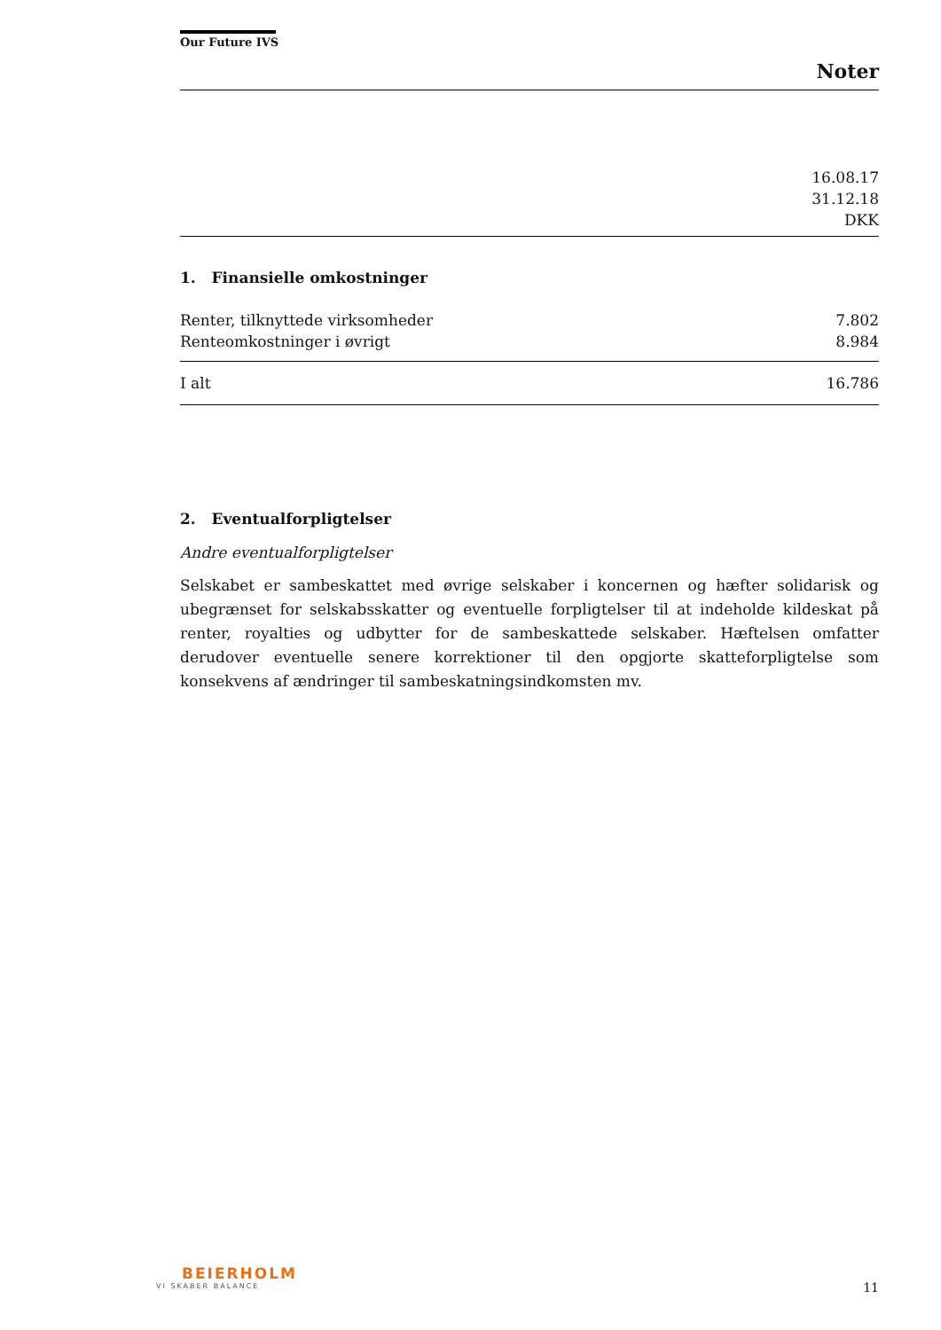Our Future IVS
Noter
16.08.17
31.12.18
DKK
1. Finansielle omkostninger
| Renter, tilknyttede virksomheder | 7.802 |
| Renteomkostninger i øvrigt | 8.984 |
| I alt | 16.786 |
2. Eventualforpligtelser
Andre eventualforpligtelser
Selskabet er sambeskattet med øvrige selskaber i koncernen og hæfter solidarisk og ubegrænset for selskabsskatter og eventuelle forpligtelser til at indeholde kildeskat på renter, royalties og udbytter for de sambeskattede selskaber. Hæftelsen omfatter derudover eventuelle senere korrektioner til den opgjorte skatteforpligtelse som konsekvens af ændringer til sambeskatningsindkomsten mv.
BEIERHOLM
VI SKABER BALANCE
11